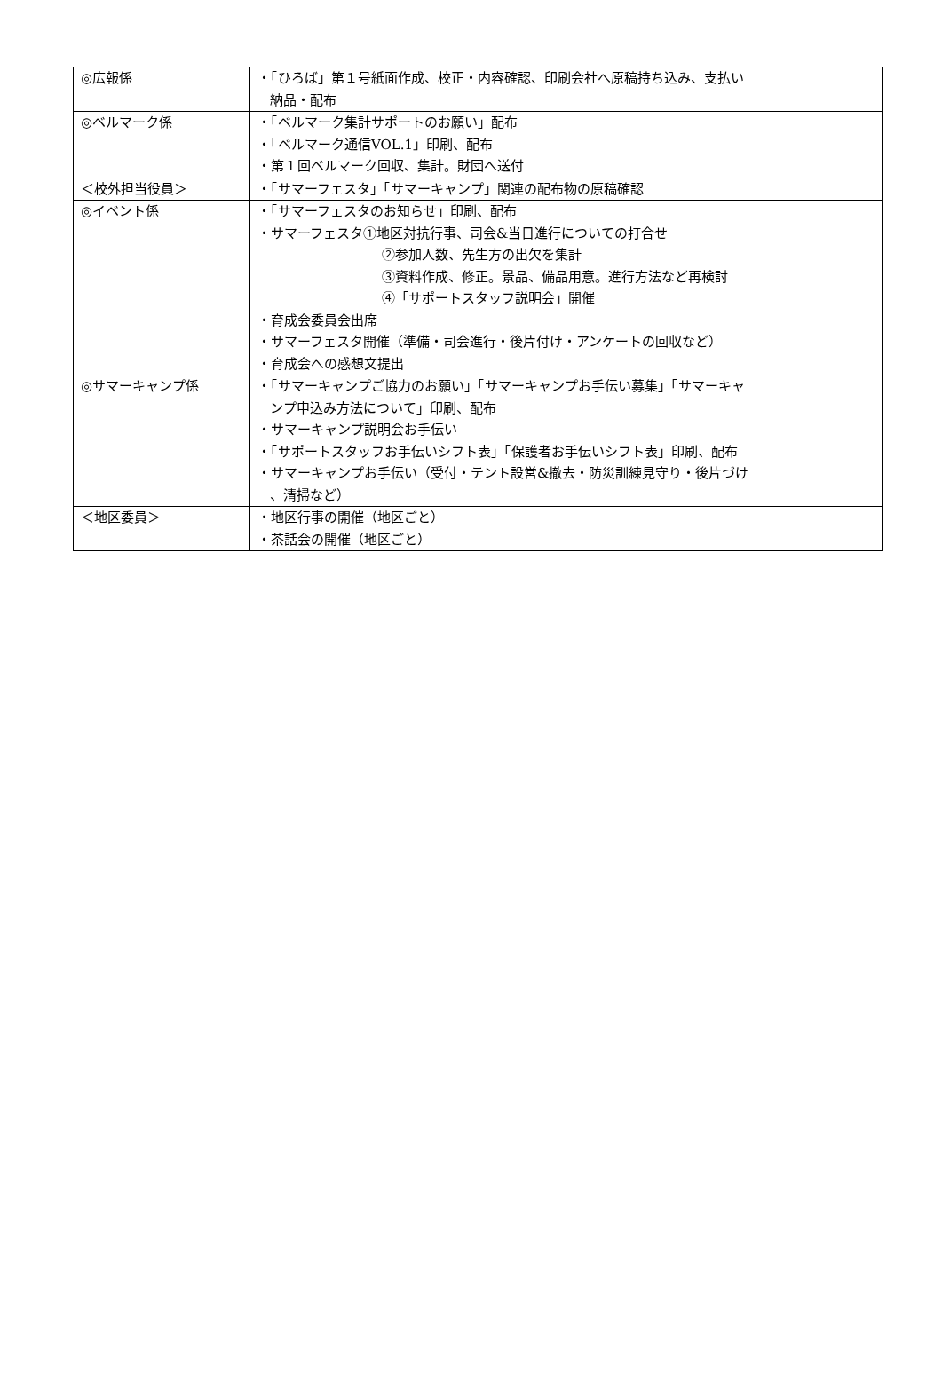| ◎広報係 | ・「ひろば」第１号紙面作成、校正・内容確認、印刷会社へ原稿持ち込み、支払い 納品・配布 |
| ◎ベルマーク係 | ・「ベルマーク集計サポートのお願い」配布 ・「ベルマーク通信VOL.1」印刷、配布 ・第１回ベルマーク回収、集計。財団へ送付 |
| ＜校外担当役員＞ | ・「サマーフェスタ」「サマーキャンプ」関連の配布物の原稿確認 |
| ◎イベント係 | ・「サマーフェスタのお知らせ」印刷、配布 ・サマーフェスタ①地区対抗行事、司会&当日進行についての打合せ ②参加人数、先生方の出欠を集計 ③資料作成、修正。景品、備品用意。進行方法など再検討 ④「サポートスタッフ説明会」開催 ・育成会委員会出席 ・サマーフェスタ開催（準備・司会進行・後片付け・アンケートの回収など） ・育成会への感想文提出 |
| ◎サマーキャンプ係 | ・「サマーキャンプご協力のお願い」「サマーキャンプお手伝い募集」「サマーキャ ンプ申込み方法について」印刷、配布 ・サマーキャンプ説明会お手伝い ・「サポートスタッフお手伝いシフト表」「保護者お手伝いシフト表」印刷、配布 ・サマーキャンプお手伝い（受付・テント設営&撤去・防災訓練見守り・後片づけ 、清掃など） |
| ＜地区委員＞ | ・地区行事の開催（地区ごと） ・茶話会の開催（地区ごと） |